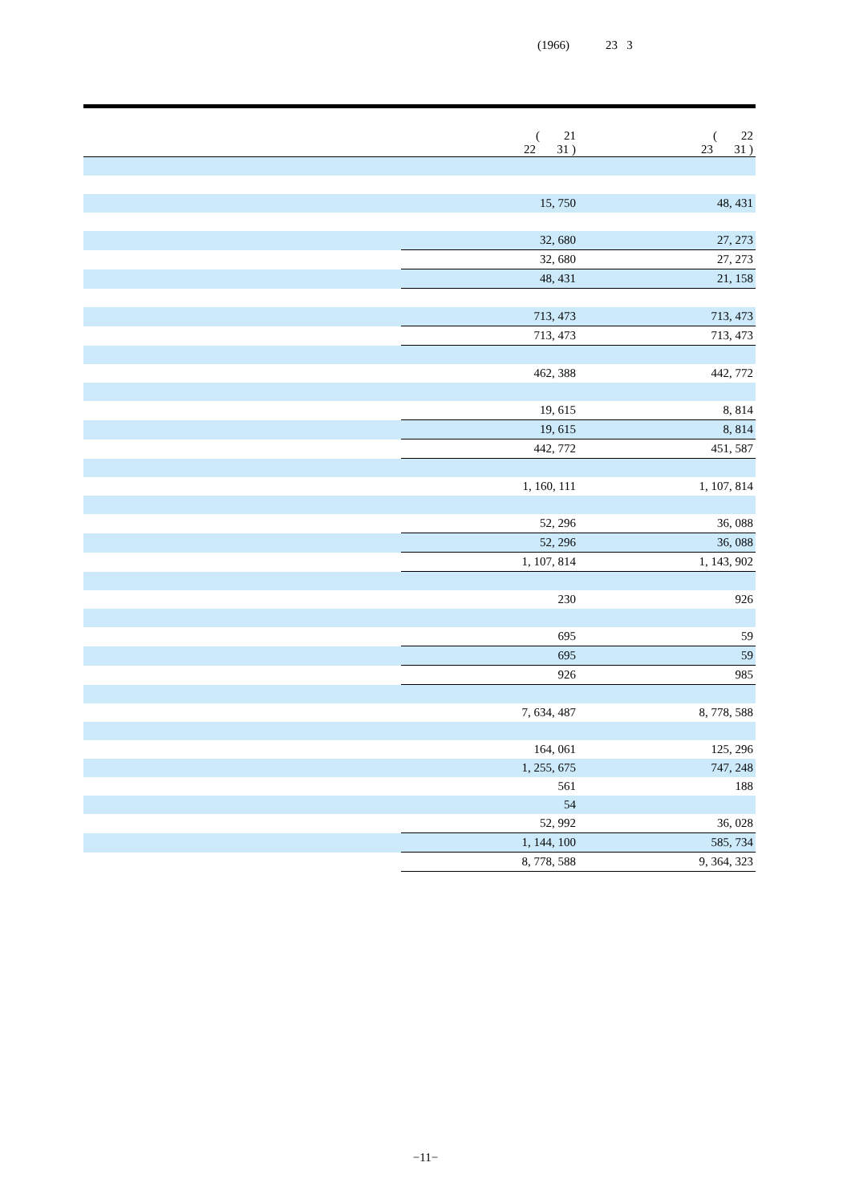(1966) 23 3
| | ( 21 22 31 ) | ( 22 23 31 ) |
| --- | --- | --- |
| | 15, 750 | 48, 431 |
| | 32, 680 | 27, 273 |
| | 32, 680 | 27, 273 |
| | 48, 431 | 21, 158 |
| | 713, 473 | 713, 473 |
| | 713, 473 | 713, 473 |
| | 462, 388 | 442, 772 |
| | 19, 615 | 8, 814 |
| | 19, 615 | 8, 814 |
| | 442, 772 | 451, 587 |
| | 1, 160, 111 | 1, 107, 814 |
| | 52, 296 | 36, 088 |
| | 52, 296 | 36, 088 |
| | 1, 107, 814 | 1, 143, 902 |
| | 230 | 926 |
| | 695 | 59 |
| | 695 | 59 |
| | 926 | 985 |
| | 7, 634, 487 | 8, 778, 588 |
| | 164, 061 | 125, 296 |
| | 1, 255, 675 | 747, 248 |
| | 561 | 188 |
| | 54 | |
| | 52, 992 | 36, 028 |
| | 1, 144, 100 | 585, 734 |
| | 8, 778, 588 | 9, 364, 323 |
−11−